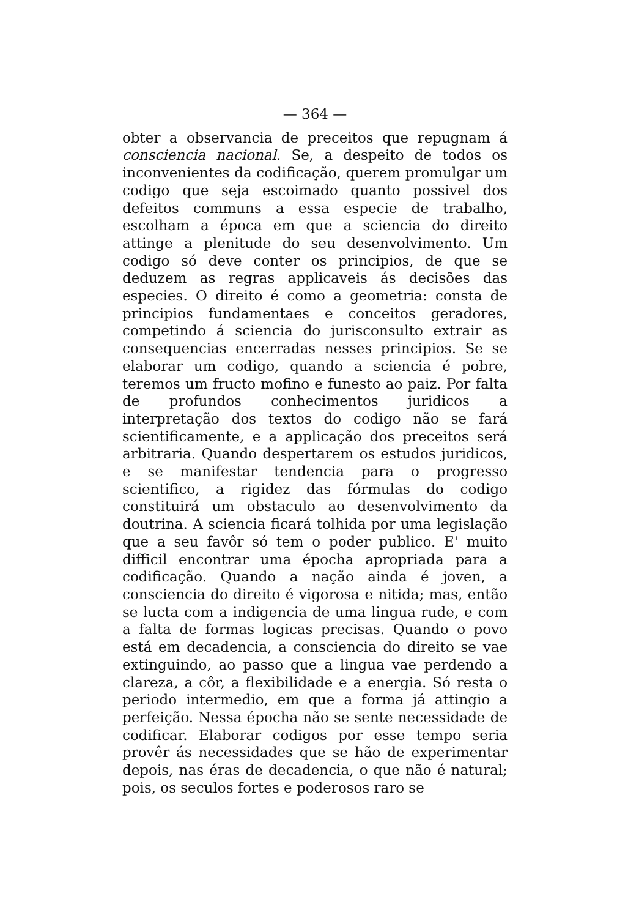— 364 —
obter a observancia de preceitos que repugnam á consciencia nacional. Se, a despeito de todos os inconvenientes da codificação, querem promulgar um codigo que seja escoimado quanto possivel dos defeitos communs a essa especie de trabalho, escolham a época em que a sciencia do direito attinge a plenitude do seu desenvolvimento. Um codigo só deve conter os principios, de que se deduzem as regras applicaveis ás decisões das especies. O direito é como a geometria: consta de principios fundamentaes e conceitos geradores, competindo á sciencia do jurisconsulto extrair as consequencias encerradas nesses principios. Se se elaborar um codigo, quando a sciencia é pobre, teremos um fructo mofino e funesto ao paiz. Por falta de profundos conhecimentos juridicos a interpretação dos textos do codigo não se fará scientificamente, e a applicação dos preceitos será arbitraria. Quando despertarem os estudos juridicos, e se manifestar tendencia para o progresso scientifico, a rigidez das fórmulas do codigo constituirá um obstaculo ao desenvolvimento da doutrina. A sciencia ficará tolhida por uma legislação que a seu favôr só tem o poder publico. E' muito difficil encontrar uma épocha apropriada para a codificação. Quando a nação ainda é joven, a consciencia do direito é vigorosa e nitida; mas, então se lucta com a indigencia de uma lingua rude, e com a falta de formas logicas precisas. Quando o povo está em decadencia, a consciencia do direito se vae extinguindo, ao passo que a lingua vae perdendo a clareza, a côr, a flexibilidade e a energia. Só resta o periodo intermedio, em que a forma já attingio a perfeição. Nessa épocha não se sente necessidade de codificar. Elaborar codigos por esse tempo seria provêr ás necessidades que se hão de experimentar depois, nas éras de decadencia, o que não é natural; pois, os seculos fortes e poderosos raro se